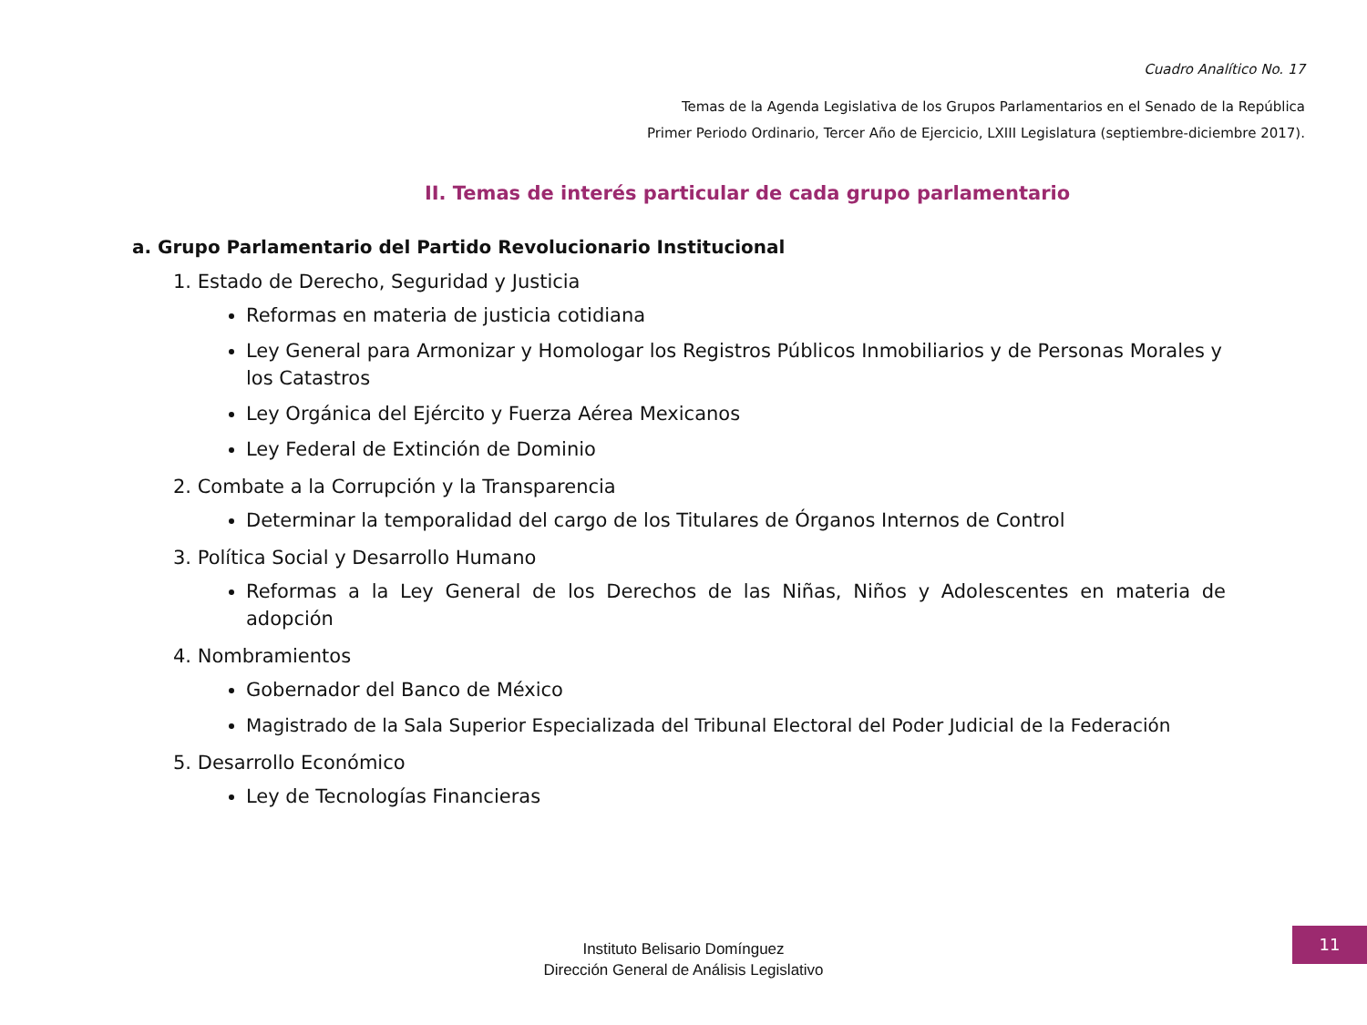Cuadro Analítico No. 17
Temas de la Agenda Legislativa de los Grupos Parlamentarios en el Senado de la República
Primer Periodo Ordinario, Tercer Año de Ejercicio, LXIII Legislatura (septiembre-diciembre 2017).
II. Temas de interés particular de cada grupo parlamentario
a. Grupo Parlamentario del Partido Revolucionario Institucional
1. Estado de Derecho, Seguridad y Justicia
Reformas en materia de justicia cotidiana
Ley General para Armonizar y Homologar los Registros Públicos Inmobiliarios y de Personas Morales y los Catastros
Ley Orgánica del Ejército y Fuerza Aérea Mexicanos
Ley Federal de Extinción de Dominio
2. Combate a la Corrupción y la Transparencia
Determinar la temporalidad del cargo de los Titulares de Órganos Internos de Control
3. Política Social y Desarrollo Humano
Reformas a la Ley General de los Derechos de las Niñas, Niños y Adolescentes en materia de adopción
4. Nombramientos
Gobernador del Banco de México
Magistrado de la Sala Superior Especializada del Tribunal Electoral del Poder Judicial de la Federación
5. Desarrollo Económico
Ley de Tecnologías Financieras
Instituto Belisario Domínguez
Dirección General de Análisis Legislativo
11